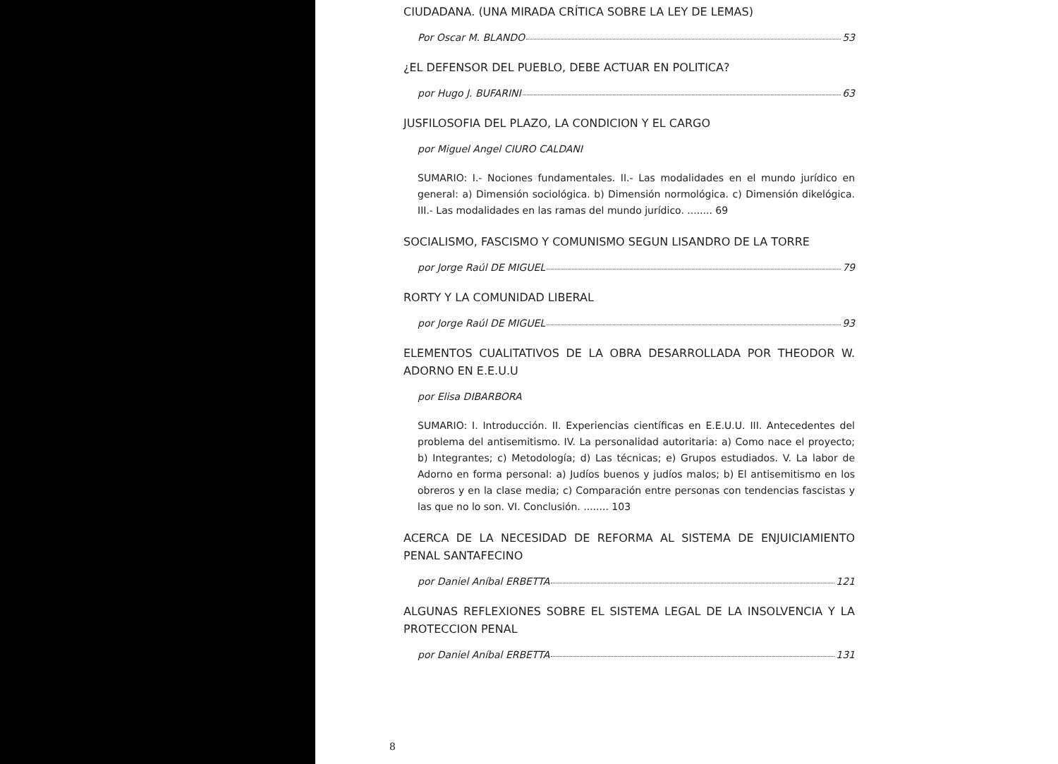CIUDADANA. (UNA MIRADA CRÍTICA SOBRE LA LEY DE LEMAS)
Por Oscar M. BLANDO 53
¿EL DEFENSOR DEL PUEBLO, DEBE ACTUAR EN POLITICA?
por Hugo J. BUFARINI 63
JUSFILOSOFIA DEL PLAZO, LA CONDICION Y EL CARGO
por Miguel Angel CIURO CALDANI
SUMARIO: I.- Nociones fundamentales. II.- Las modalidades en el mundo jurídico en general: a) Dimensión sociológica. b) Dimensión normológica. c) Dimensión dikelógica. III.- Las modalidades en las ramas del mundo jurídico. ........ 69
SOCIALISMO, FASCISMO Y COMUNISMO SEGUN LISANDRO DE LA TORRE
por Jorge Raúl DE MIGUEL 79
RORTY Y LA COMUNIDAD LIBERAL
por Jorge Raúl DE MIGUEL 93
ELEMENTOS CUALITATIVOS DE LA OBRA DESARROLLADA POR THEODOR W. ADORNO EN E.E.U.U
por Elisa DIBARBORA
SUMARIO: I. Introducción. II. Experiencias científicas en E.E.U.U. III. Antecedentes del problema del antisemitismo. IV. La personalidad autoritaria: a) Como nace el proyecto; b) Integrantes; c) Metodología; d) Las técnicas; e) Grupos estudiados. V. La labor de Adorno en forma personal: a) Judíos buenos y judíos malos; b) El antisemitismo en los obreros y en la clase media; c) Comparación entre personas con tendencias fascistas y las que no lo son. VI. Conclusión. ........ 103
ACERCA DE LA NECESIDAD DE REFORMA AL SISTEMA DE ENJUICIAMIENTO PENAL SANTAFECINO
por Daniel Aníbal ERBETTA 121
ALGUNAS REFLEXIONES SOBRE EL SISTEMA LEGAL DE LA INSOLVENCIA Y LA PROTECCION PENAL
por Daniel Aníbal ERBETTA 131
8